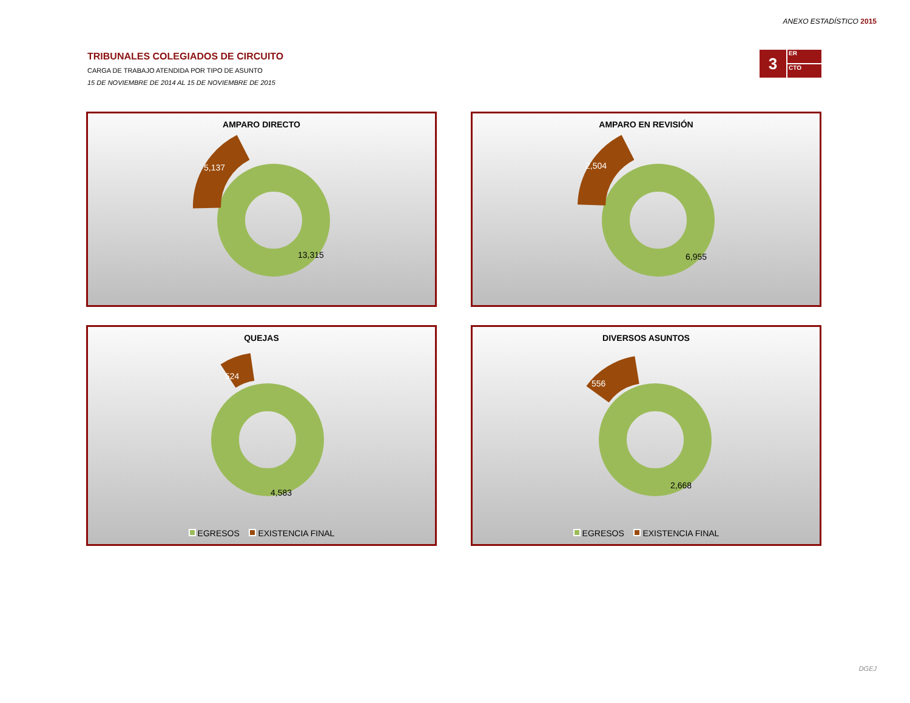ANEXO ESTADÍSTICO 2015
TRIBUNALES COLEGIADOS DE CIRCUITO
CARGA DE TRABAJO ATENDIDA POR TIPO DE ASUNTO
15 DE NOVIEMBRE DE 2014 AL 15 DE NOVIEMBRE DE 2015
3
ER
CTO
AMPARO DIRECTO
5,137
13,315
AMPARO EN REVISIÓN
2,504
6,955
QUEJAS
524
4,583
EGRESOS EXISTENCIA FINAL
DIVERSOS ASUNTOS
556
2,668
EGRESOS EXISTENCIA FINAL
DGEJ